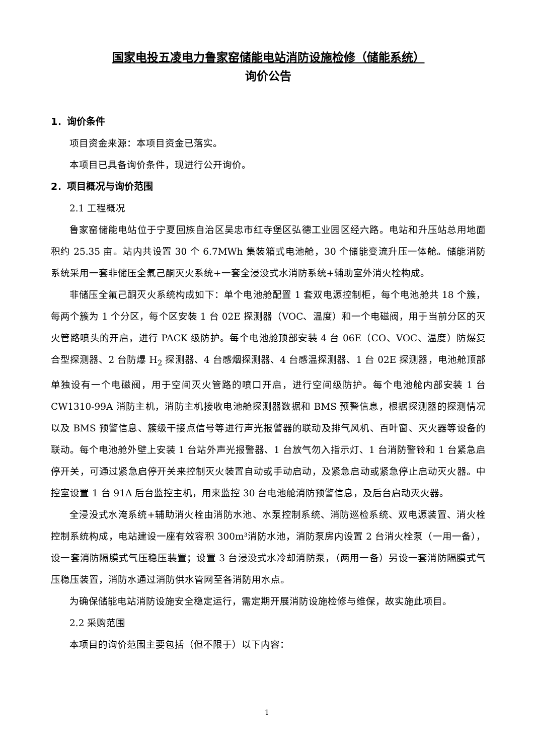国家电投五凌电力鲁家窑储能电站消防设施检修（储能系统）
询价公告
1．询价条件
项目资金来源：本项目资金已落实。
本项目已具备询价条件，现进行公开询价。
2．项目概况与询价范围
2.1 工程概况
鲁家窑储能电站位于宁夏回族自治区吴忠市红寺堡区弘德工业园区经六路。电站和升压站总用地面积约 25.35 亩。站内共设置 30 个 6.7MWh 集装箱式电池舱，30 个储能变流升压一体舱。储能消防系统采用一套非储压全氟己酮灭火系统+一套全浸没式水消防系统+辅助室外消火栓构成。
非储压全氟己酮灭火系统构成如下：单个电池舱配置 1 套双电源控制柜，每个电池舱共 18 个簇，每两个簇为 1 个分区，每个区安装 1 台 02E 探测器（VOC、温度）和一个电磁阀，用于当前分区的灭火管路喷头的开启，进行 PACK 级防护。每个电池舱顶部安装 4 台 06E（CO、VOC、温度）防爆复合型探测器、2 台防爆 H<sub>2</sub> 探测器、4 台感烟探测器、4 台感温探测器、1 台 02E 探测器，电池舱顶部单独设有一个电磁阀，用于空间灭火管路的喷口开启，进行空间级防护。每个电池舱内部安装 1 台 CW1310-99A 消防主机，消防主机接收电池舱探测器数据和 BMS 预警信息，根据探测器的探测情况以及 BMS 预警信息、簇级干接点信号等进行声光报警器的联动及排气风机、百叶窗、灭火器等设备的联动。每个电池舱外壁上安装 1 台站外声光报警器、1 台放气勿入指示灯、1 台消防警铃和 1 台紧急启停开关，可通过紧急启停开关来控制灭火装置自动或手动启动，及紧急启动或紧急停止启动灭火器。中控室设置 1 台 91A 后台监控主机，用来监控 30 台电池舱消防预警信息，及后台启动灭火器。
全浸没式水淹系统+辅助消火栓由消防水池、水泵控制系统、消防巡检系统、双电源装置、消火栓控制系统构成，电站建设一座有效容积 300m³消防水池，消防泵房内设置 2 台消火栓泵（一用一备），设一套消防隔膜式气压稳压装置；设置 3 台浸没式水冷却消防泵，（两用一备）另设一套消防隔膜式气压稳压装置，消防水通过消防供水管网至各消防用水点。
为确保储能电站消防设施安全稳定运行，需定期开展消防设施检修与维保，故实施此项目。
2.2 采购范围
本项目的询价范围主要包括（但不限于）以下内容：
1